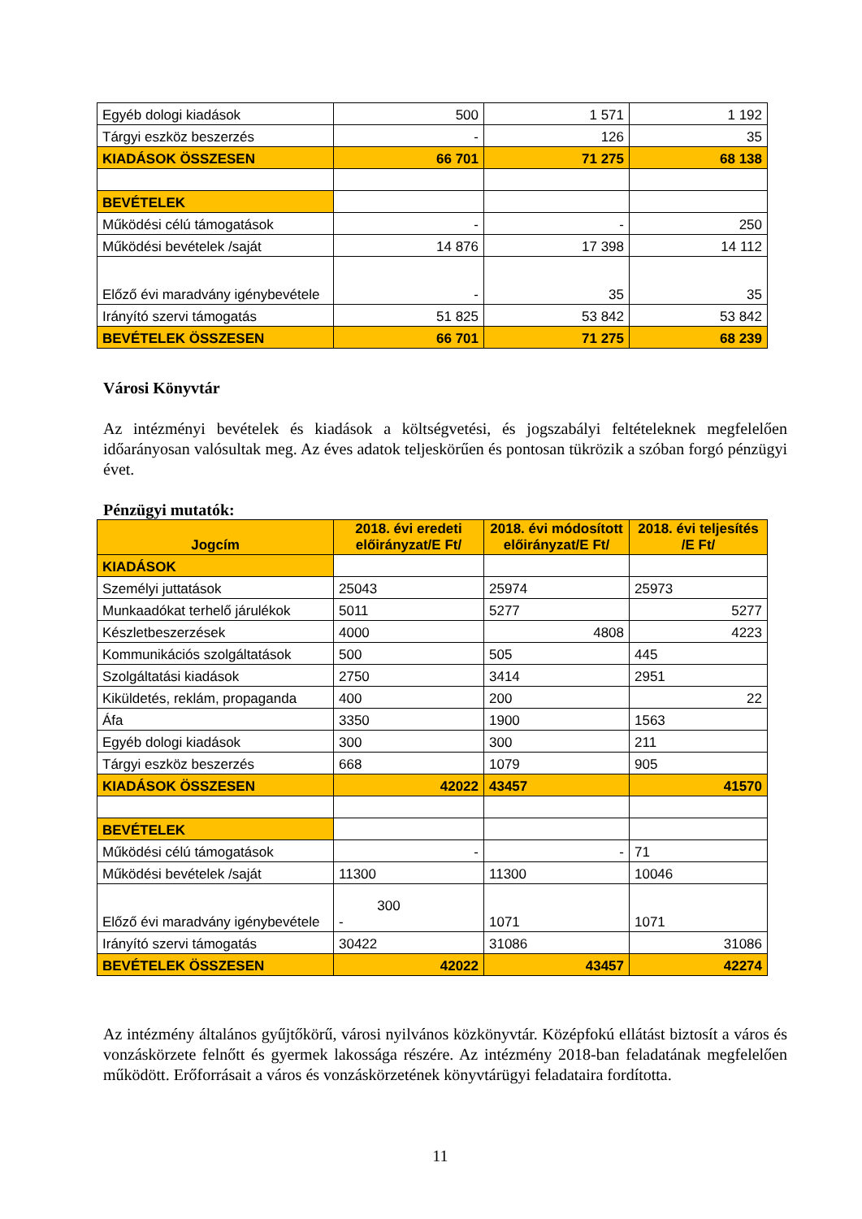| Egyéb dologi kiadások | 500 | 1 571 | 1 192 |
| Tárgyi eszköz beszerzés | - | 126 | 35 |
| KIADÁSOK ÖSSZESEN | 66 701 | 71 275 | 68 138 |
| BEVÉTELEK | | | |
| Működési célú támogatások | - | - | 250 |
| Működési bevételek /saját | 14 876 | 17 398 | 14 112 |
| Előző évi maradvány igénybevétele | - | 35 | 35 |
| Irányító szervi támogatás | 51 825 | 53 842 | 53 842 |
| BEVÉTELEK ÖSSZESEN | 66 701 | 71 275 | 68 239 |
Városi Könyvtár
Az intézményi bevételek és kiadások a költségvetési, és jogszabályi feltételeknek megfelelően időarányosan valósultak meg. Az éves adatok teljeskörűen és pontosan tükrözik a szóban forgó pénzügyi évet.
Pénzügyi mutatók:
| Jogcím | 2018. évi eredeti előirányzat/E Ft/ | 2018. évi módosított előirányzat/E Ft/ | 2018. évi teljesítés /E Ft/ |
| --- | --- | --- | --- |
| KIADÁSOK | | | |
| Személyi juttatások | 25043 | 25974 | 25973 |
| Munkaadókat terhelő járulékok | 5011 | 5277 | 5277 |
| Készletbeszerzések | 4000 | 4808 | 4223 |
| Kommunikációs szolgáltatások | 500 | 505 | 445 |
| Szolgáltatási kiadások | 2750 | 3414 | 2951 |
| Kiküldetés, reklám, propaganda | 400 | 200 | 22 |
| Áfa | 3350 | 1900 | 1563 |
| Egyéb dologi kiadások | 300 | 300 | 211 |
| Tárgyi eszköz beszerzés | 668 | 1079 | 905 |
| KIADÁSOK ÖSSZESEN | 42022 | 43457 | 41570 |
| BEVÉTELEK | | | |
| Működési célú támogatások | - | - | 71 |
| Működési bevételek /saját | 11300 | 11300 | 10046 |
| Előző évi maradvány igénybevétele | 300 - | 1071 | 1071 |
| Irányító szervi támogatás | 30422 | 31086 | 31086 |
| BEVÉTELEK ÖSSZESEN | 42022 | 43457 | 42274 |
Az intézmény általános gyűjtőkörű, városi nyilvános közkönyvtár. Középfokú ellátást biztosít a város és vonzáskörzete felnőtt és gyermek lakossága részére. Az intézmény 2018-ban feladatának megfelelően működött. Erőforrásait a város és vonzáskörzetének könyvtárügyi feladataira fordította.
11